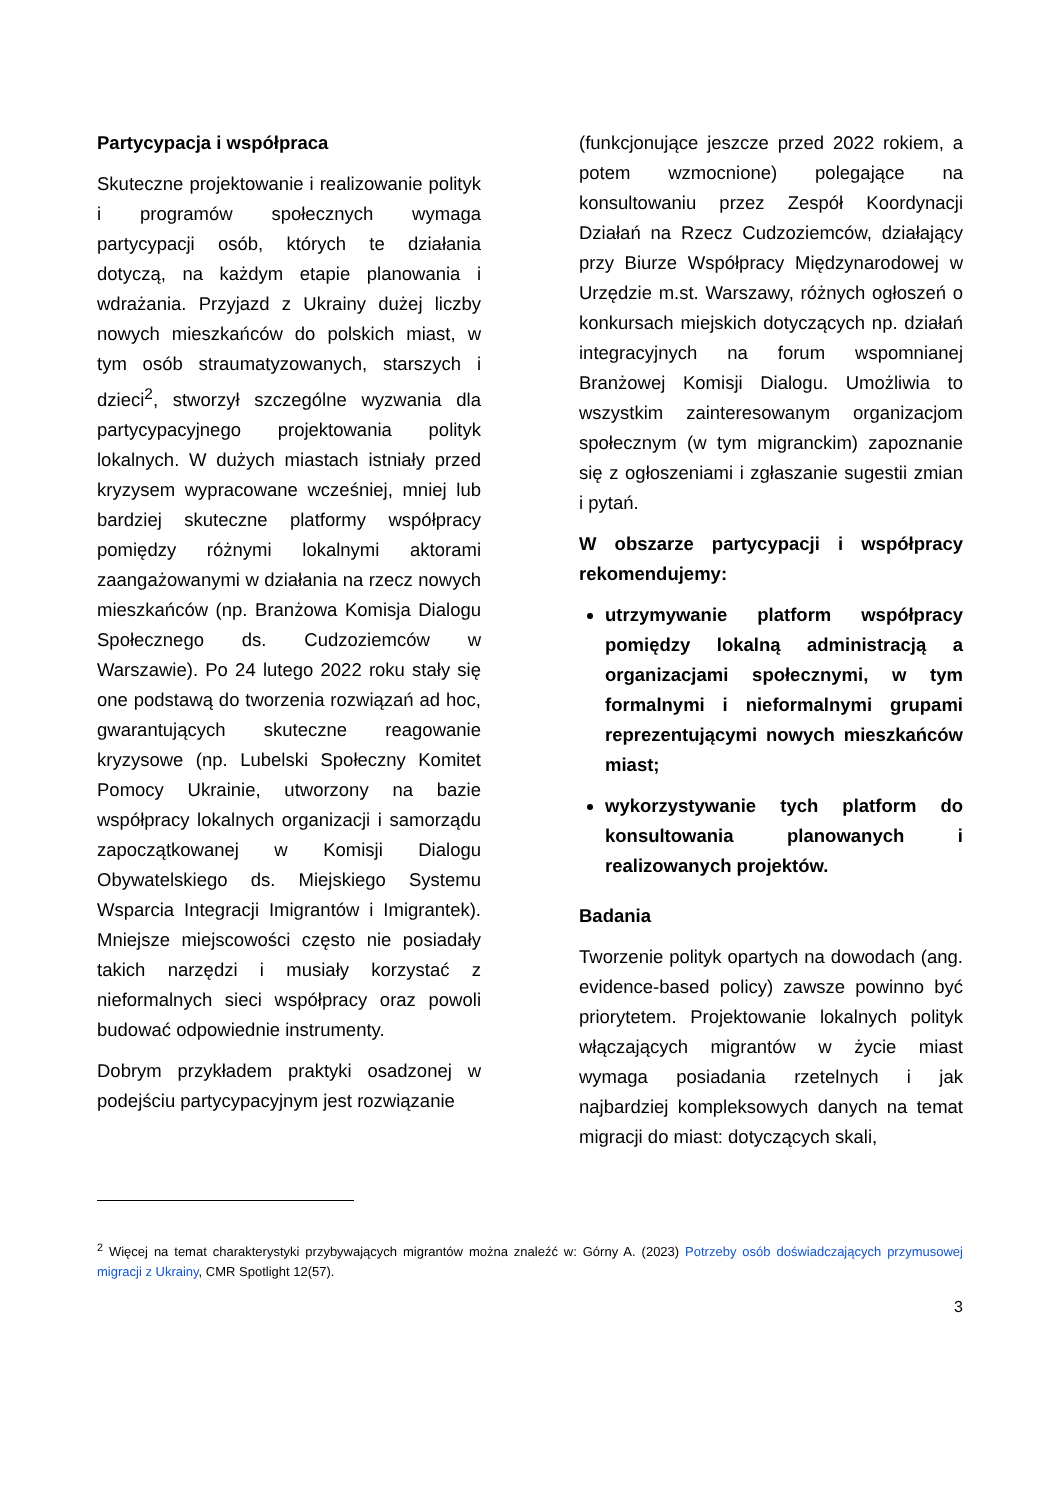Partycypacja i współpraca
Skuteczne projektowanie i realizowanie polityk i programów społecznych wymaga partycypacji osób, których te działania dotyczą, na każdym etapie planowania i wdrażania. Przyjazd z Ukrainy dużej liczby nowych mieszkańców do polskich miast, w tym osób straumatyzowanych, starszych i dzieci<sup>2</sup>, stworzył szczególne wyzwania dla partycypacyjnego projektowania polityk lokalnych. W dużych miastach istniały przed kryzysem wypracowane wcześniej, mniej lub bardziej skuteczne platformy współpracy pomiędzy różnymi lokalnymi aktorami zaangażowanymi w działania na rzecz nowych mieszkańców (np. Branżowa Komisja Dialogu Społecznego ds. Cudzoziemców w Warszawie). Po 24 lutego 2022 roku stały się one podstawą do tworzenia rozwiązań ad hoc, gwarantujących skuteczne reagowanie kryzysowe (np. Lubelski Społeczny Komitet Pomocy Ukrainie, utworzony na bazie współpracy lokalnych organizacji i samorządu zapoczątkowanej w Komisji Dialogu Obywatelskiego ds. Miejskiego Systemu Wsparcia Integracji Imigrantów i Imigrantek). Mniejsze miejscowości często nie posiadały takich narzędzi i musiały korzystać z nieformalnych sieci współpracy oraz powoli budować odpowiednie instrumenty.
Dobrym przykładem praktyki osadzonej w podejściu partycypacyjnym jest rozwiązanie
(funkcjonujące jeszcze przed 2022 rokiem, a potem wzmocnione) polegające na konsultowaniu przez Zespół Koordynacji Działań na Rzecz Cudzoziemców, działający przy Biurze Współpracy Międzynarodowej w Urzędzie m.st. Warszawy, różnych ogłoszeń o konkursach miejskich dotyczących np. działań integracyjnych na forum wspomnianej Branżowej Komisji Dialogu. Umożliwia to wszystkim zainteresowanym organizacjom społecznym (w tym migranckim) zapoznanie się z ogłoszeniami i zgłaszanie sugestii zmian i pytań.
W obszarze partycypacji i współpracy rekomendujemy:
utrzymywanie platform współpracy pomiędzy lokalną administracją a organizacjami społecznymi, w tym formalnymi i nieformalnymi grupami reprezentującymi nowych mieszkańców miast;
wykorzystywanie tych platform do konsultowania planowanych i realizowanych projektów.
Badania
Tworzenie polityk opartych na dowodach (ang. evidence-based policy) zawsze powinno być priorytetem. Projektowanie lokalnych polityk włączających migrantów w życie miast wymaga posiadania rzetelnych i jak najbardziej kompleksowych danych na temat migracji do miast: dotyczących skali,
<sup>2</sup> Więcej na temat charakterystyki przybywających migrantów można znaleźć w: Górny A. (2023) Potrzeby osób doświadczających przymusowej migracji z Ukrainy, CMR Spotlight 12(57).
3